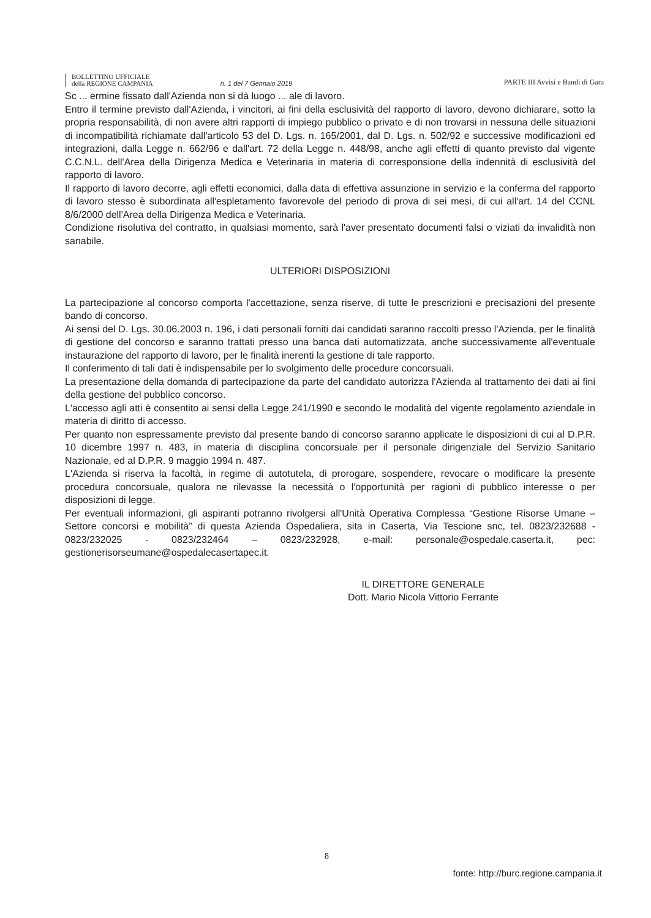BOLLETTINO UFFICIALE
della REGIONE CAMPANIA
n. 1 del 7 Gennaio 2019
PARTE III Avvisi e Bandi di Gara
Sc ... ermine fissato dall'Azienda non si dà luogo ... ale di lavoro.
Entro il termine previsto dall'Azienda, i vincitori, ai fini della esclusività del rapporto di lavoro, devono dichiarare, sotto la propria responsabilità, di non avere altri rapporti di impiego pubblico o privato e di non trovarsi in nessuna delle situazioni di incompatibilità richiamate dall'articolo 53 del D. Lgs. n. 165/2001, dal D. Lgs. n. 502/92 e successive modificazioni ed integrazioni, dalla Legge n. 662/96 e dall'art. 72 della Legge n. 448/98, anche agli effetti di quanto previsto dal vigente C.C.N.L. dell'Area della Dirigenza Medica e Veterinaria in materia di corresponsione della indennità di esclusività del rapporto di lavoro.
Il rapporto di lavoro decorre, agli effetti economici, dalla data di effettiva assunzione in servizio e la conferma del rapporto di lavoro stesso è subordinata all'espletamento favorevole del periodo di prova di sei mesi, di cui all'art. 14 del CCNL 8/6/2000 dell'Area della Dirigenza Medica e Veterinaria.
Condizione risolutiva del contratto, in qualsiasi momento, sarà l'aver presentato documenti falsi o viziati da invalidità non sanabile.
ULTERIORI DISPOSIZIONI
La partecipazione al concorso comporta l'accettazione, senza riserve, di tutte le prescrizioni e precisazioni del presente bando di concorso.
Ai sensi del D. Lgs. 30.06.2003 n. 196, i dati personali forniti dai candidati saranno raccolti presso l'Azienda, per le finalità di gestione del concorso e saranno trattati presso una banca dati automatizzata, anche successivamente all'eventuale instaurazione del rapporto di lavoro, per le finalità inerenti la gestione di tale rapporto.
Il conferimento di tali dati è indispensabile per lo svolgimento delle procedure concorsuali.
La presentazione della domanda di partecipazione da parte del candidato autorizza l'Azienda al trattamento dei dati ai fini della gestione del pubblico concorso.
L'accesso agli atti è consentito ai sensi della Legge 241/1990 e secondo le modalità del vigente regolamento aziendale in materia di diritto di accesso.
Per quanto non espressamente previsto dal presente bando di concorso saranno applicate le disposizioni di cui al D.P.R. 10 dicembre 1997 n. 483, in materia di disciplina concorsuale per il personale dirigenziale del Servizio Sanitario Nazionale, ed al D.P.R. 9 maggio 1994 n. 487.
L'Azienda si riserva la facoltà, in regime di autotutela, di prorogare, sospendere, revocare o modificare la presente procedura concorsuale, qualora ne rilevasse la necessità o l'opportunità per ragioni di pubblico interesse o per disposizioni di legge.
Per eventuali informazioni, gli aspiranti potranno rivolgersi all'Unità Operativa Complessa “Gestione Risorse Umane – Settore concorsi e mobilità” di questa Azienda Ospedaliera, sita in Caserta, Via Tescione snc, tel. 0823/232688 - 0823/232025 - 0823/232464 – 0823/232928, e-mail: personale@ospedale.caserta.it, pec: gestionerisorseumane@ospedalecasertapec.it.
IL DIRETTORE GENERALE
Dott. Mario Nicola Vittorio Ferrante
8
fonte: http://burc.regione.campania.it